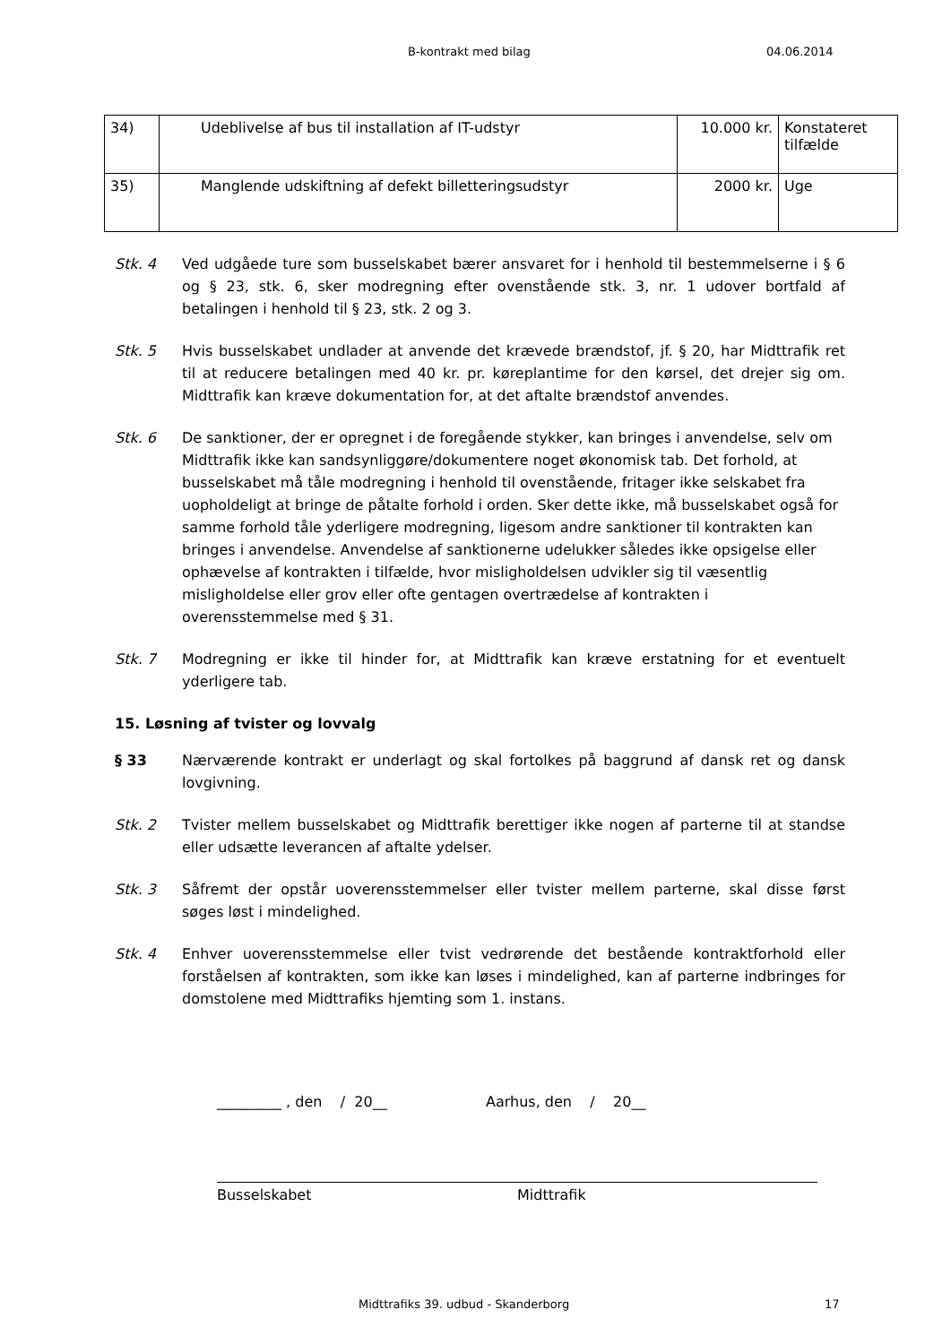B-kontrakt med bilag 04.06.2014
| 34) | Udeblivelse af bus til installation af IT-udstyr | 10.000 kr. | Konstateret tilfælde |
| 35) | Manglende udskiftning af defekt billetteringsudstyr | 2000 kr. | Uge |
Stk. 4 Ved udgåede ture som busselskabet bærer ansvaret for i henhold til bestemmelserne i § 6 og § 23, stk. 6, sker modregning efter ovenstående stk. 3, nr. 1 udover bortfald af betalingen i henhold til § 23, stk. 2 og 3.
Stk. 5 Hvis busselskabet undlader at anvende det krævede brændstof, jf. § 20, har Midttrafik ret til at reducere betalingen med 40 kr. pr. køreplantime for den kørsel, det drejer sig om. Midttrafik kan kræve dokumentation for, at det aftalte brændstof anvendes.
Stk. 6 De sanktioner, der er opregnet i de foregående stykker, kan bringes i anvendelse, selv om Midttrafik ikke kan sandsynliggøre/dokumentere noget økonomisk tab. Det forhold, at busselskabet må tåle modregning i henhold til ovenstående, fritager ikke selskabet fra uopholdeligt at bringe de påtalte forhold i orden. Sker dette ikke, må busselskabet også for samme forhold tåle yderligere modregning, ligesom andre sanktioner til kontrakten kan bringes i anvendelse. Anvendelse af sanktionerne udelukker således ikke opsigelse eller ophævelse af kontrakten i tilfælde, hvor misligholdelsen udvikler sig til væsentlig misligholdelse eller grov eller ofte gentagen overtrædelse af kontrakten i overensstemmelse med § 31.
Stk. 7 Modregning er ikke til hinder for, at Midttrafik kan kræve erstatning for et eventuelt yderligere tab.
15. Løsning af tvister og lovvalg
§ 33 Nærværende kontrakt er underlagt og skal fortolkes på baggrund af dansk ret og dansk lovgivning.
Stk. 2 Tvister mellem busselskabet og Midttrafik berettiger ikke nogen af parterne til at standse eller udsætte leverancen af aftalte ydelser.
Stk. 3 Såfremt der opstår uoverensstemmelser eller tvister mellem parterne, skal disse først søges løst i mindelighed.
Stk. 4 Enhver uoverensstemmelse eller tvist vedrørende det bestående kontraktforhold eller forståelsen af kontrakten, som ikke kan løses i mindelighed, kan af parterne indbringes for domstolene med Midttrafiks hjemting som 1. instans.
_________ , den / 20__ Aarhus, den / 20__
Busselskabet Midttrafik
Midttrafiks 39. udbud - Skanderborg
17